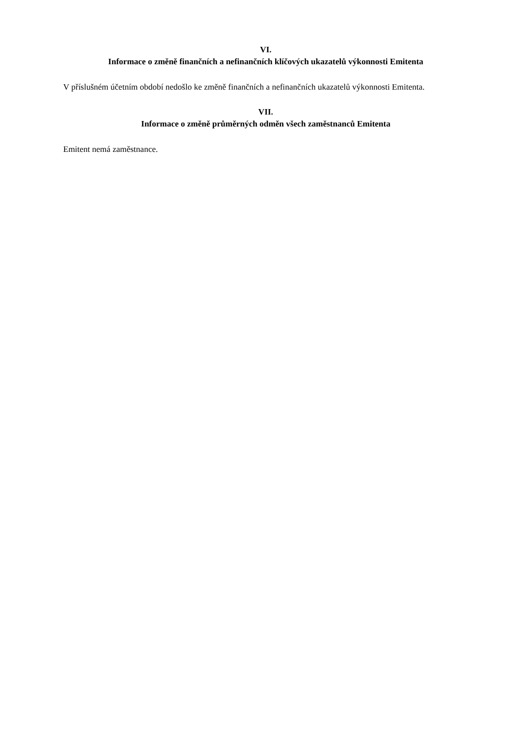VI.
Informace o změně finančních a nefinančních klíčových ukazatelů výkonnosti Emitenta
V příslušném účetním období nedošlo ke změně finančních a nefinančních ukazatelů výkonnosti Emitenta.
VII.
Informace o změně průměrných odměn všech zaměstnanců Emitenta
Emitent nemá zaměstnance.